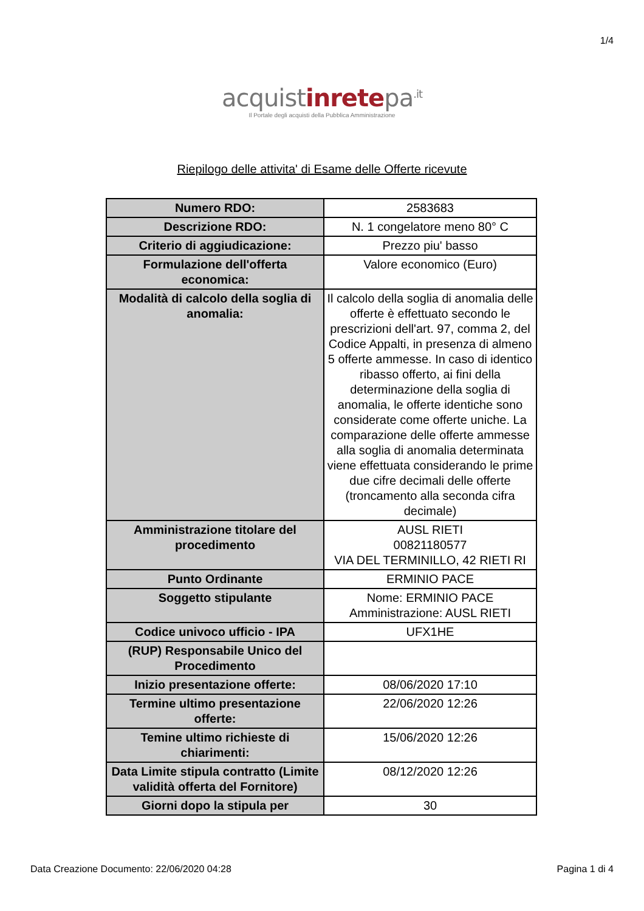1/4
acquistinretepa<sup>.it</sup>
Il Portale degli acquisti della Pubblica Amministrazione
Riepilogo delle attivita' di Esame delle Offerte ricevute
| Numero RDO: | 2583683 |
| Descrizione RDO: | N. 1 congelatore meno 80° C |
| Criterio di aggiudicazione: | Prezzo piu' basso |
| Formulazione dell'offerta economica: | Valore economico (Euro) |
| Modalità di calcolo della soglia di anomalia: | Il calcolo della soglia di anomalia delle offerte è effettuato secondo le prescrizioni dell'art. 97, comma 2, del Codice Appalti, in presenza di almeno 5 offerte ammesse. In caso di identico ribasso offerto, ai fini della determinazione della soglia di anomalia, le offerte identiche sono considerate come offerte uniche. La comparazione delle offerte ammesse alla soglia di anomalia determinata viene effettuata considerando le prime due cifre decimali delle offerte (troncamento alla seconda cifra decimale) |
| Amministrazione titolare del procedimento | AUSL RIETI 00821180577 VIA DEL TERMINILLO, 42 RIETI RI |
| Punto Ordinante | ERMINIO PACE |
| Soggetto stipulante | Nome: ERMINIO PACE Amministrazione: AUSL RIETI |
| Codice univoco ufficio - IPA | UFX1HE |
| (RUP) Responsabile Unico del Procedimento | |
| Inizio presentazione offerte: | 08/06/2020 17:10 |
| Termine ultimo presentazione offerte: | 22/06/2020 12:26 |
| Temine ultimo richieste di chiarimenti: | 15/06/2020 12:26 |
| Data Limite stipula contratto (Limite validità offerta del Fornitore) | 08/12/2020 12:26 |
| Giorni dopo la stipula per | 30 |
Data Creazione Documento: 22/06/2020 04:28 Pagina 1 di 4